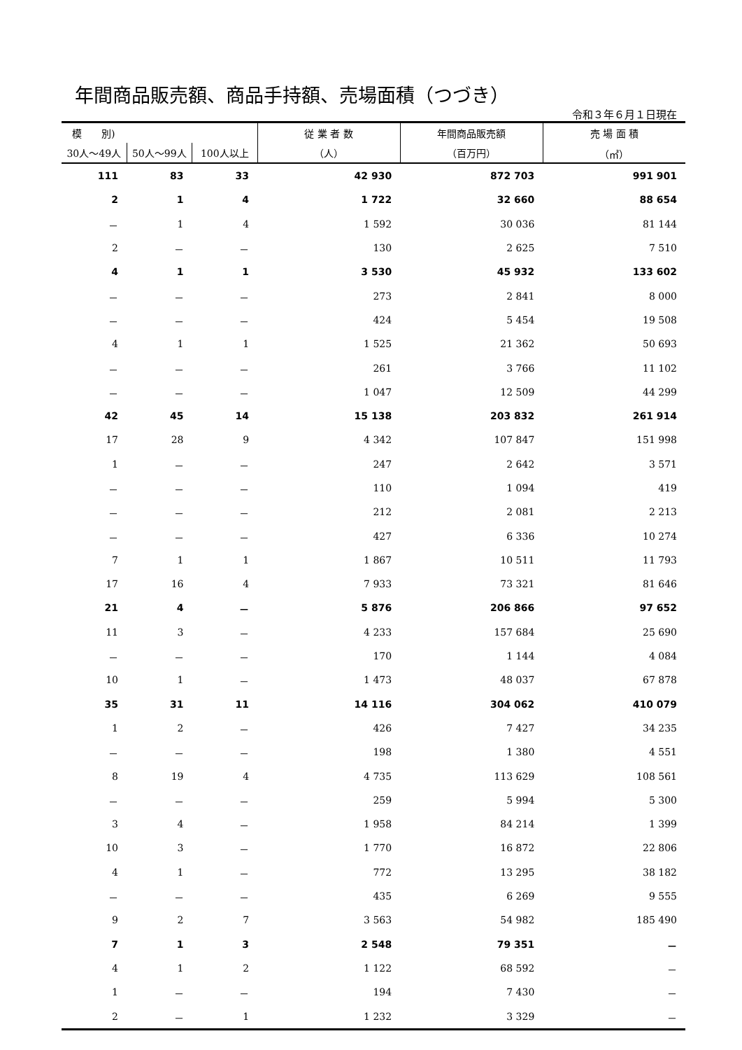年間商品販売額、商品手持額、売場面積（つづき）
令和３年６月１日現在
| 模 別) | | | 従 業 者 数 | 年間商品販売額 | 売 場 面 積 |
| --- | --- | --- | --- | --- | --- |
| 30人～49人 | 50人～99人 | 100人以上 | （人） | （百万円） | （㎡） |
| 111 | 83 | 33 | 42 930 | 872 703 | 991 901 |
| 2 | 1 | 4 | 1 722 | 32 660 | 88 654 |
| － | 1 | 4 | 1 592 | 30 036 | 81 144 |
| 2 | － | － | 130 | 2 625 | 7 510 |
| 4 | 1 | 1 | 3 530 | 45 932 | 133 602 |
| － | － | － | 273 | 2 841 | 8 000 |
| － | － | － | 424 | 5 454 | 19 508 |
| 4 | 1 | 1 | 1 525 | 21 362 | 50 693 |
| － | － | － | 261 | 3 766 | 11 102 |
| － | － | － | 1 047 | 12 509 | 44 299 |
| 42 | 45 | 14 | 15 138 | 203 832 | 261 914 |
| 17 | 28 | 9 | 4 342 | 107 847 | 151 998 |
| 1 | － | － | 247 | 2 642 | 3 571 |
| － | － | － | 110 | 1 094 | 419 |
| － | － | － | 212 | 2 081 | 2 213 |
| － | － | － | 427 | 6 336 | 10 274 |
| 7 | 1 | 1 | 1 867 | 10 511 | 11 793 |
| 17 | 16 | 4 | 7 933 | 73 321 | 81 646 |
| 21 | 4 | － | 5 876 | 206 866 | 97 652 |
| 11 | 3 | － | 4 233 | 157 684 | 25 690 |
| － | － | － | 170 | 1 144 | 4 084 |
| 10 | 1 | － | 1 473 | 48 037 | 67 878 |
| 35 | 31 | 11 | 14 116 | 304 062 | 410 079 |
| 1 | 2 | － | 426 | 7 427 | 34 235 |
| － | － | － | 198 | 1 380 | 4 551 |
| 8 | 19 | 4 | 4 735 | 113 629 | 108 561 |
| － | － | － | 259 | 5 994 | 5 300 |
| 3 | 4 | － | 1 958 | 84 214 | 1 399 |
| 10 | 3 | － | 1 770 | 16 872 | 22 806 |
| 4 | 1 | － | 772 | 13 295 | 38 182 |
| － | － | － | 435 | 6 269 | 9 555 |
| 9 | 2 | 7 | 3 563 | 54 982 | 185 490 |
| 7 | 1 | 3 | 2 548 | 79 351 | － |
| 4 | 1 | 2 | 1 122 | 68 592 | － |
| 1 | － | － | 194 | 7 430 | － |
| 2 | － | 1 | 1 232 | 3 329 | － |